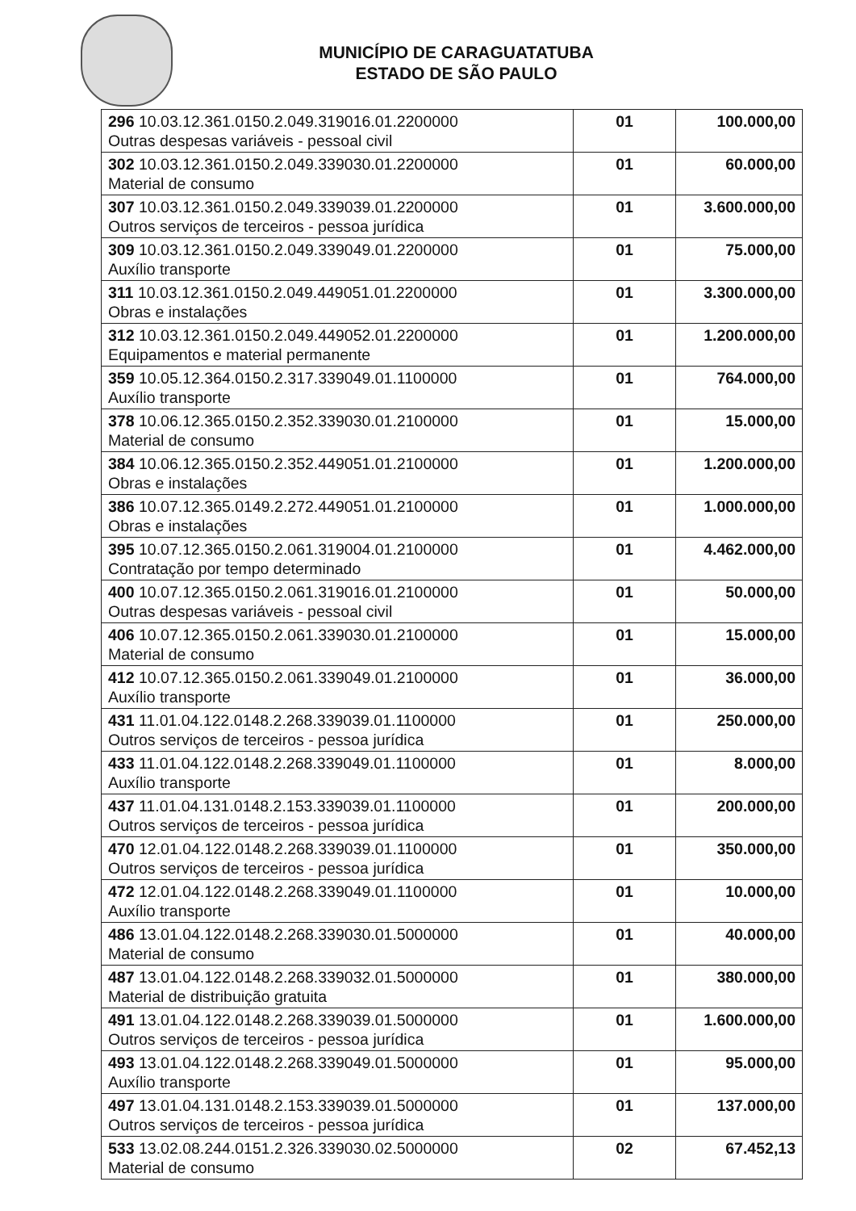MUNICÍPIO DE CARAGUATATUBA
ESTADO DE SÃO PAULO
| 296 10.03.12.361.0150.2.049.319016.01.2200000 Outras despesas variáveis - pessoal civil | 01 | 100.000,00 |
| 302 10.03.12.361.0150.2.049.339030.01.2200000 Material de consumo | 01 | 60.000,00 |
| 307 10.03.12.361.0150.2.049.339039.01.2200000 Outros serviços de terceiros - pessoa jurídica | 01 | 3.600.000,00 |
| 309 10.03.12.361.0150.2.049.339049.01.2200000 Auxílio transporte | 01 | 75.000,00 |
| 311 10.03.12.361.0150.2.049.449051.01.2200000 Obras e instalações | 01 | 3.300.000,00 |
| 312 10.03.12.361.0150.2.049.449052.01.2200000 Equipamentos e material permanente | 01 | 1.200.000,00 |
| 359 10.05.12.364.0150.2.317.339049.01.1100000 Auxílio transporte | 01 | 764.000,00 |
| 378 10.06.12.365.0150.2.352.339030.01.2100000 Material de consumo | 01 | 15.000,00 |
| 384 10.06.12.365.0150.2.352.449051.01.2100000 Obras e instalações | 01 | 1.200.000,00 |
| 386 10.07.12.365.0149.2.272.449051.01.2100000 Obras e instalações | 01 | 1.000.000,00 |
| 395 10.07.12.365.0150.2.061.319004.01.2100000 Contratação por tempo determinado | 01 | 4.462.000,00 |
| 400 10.07.12.365.0150.2.061.319016.01.2100000 Outras despesas variáveis - pessoal civil | 01 | 50.000,00 |
| 406 10.07.12.365.0150.2.061.339030.01.2100000 Material de consumo | 01 | 15.000,00 |
| 412 10.07.12.365.0150.2.061.339049.01.2100000 Auxílio transporte | 01 | 36.000,00 |
| 431 11.01.04.122.0148.2.268.339039.01.1100000 Outros serviços de terceiros - pessoa jurídica | 01 | 250.000,00 |
| 433 11.01.04.122.0148.2.268.339049.01.1100000 Auxílio transporte | 01 | 8.000,00 |
| 437 11.01.04.131.0148.2.153.339039.01.1100000 Outros serviços de terceiros - pessoa jurídica | 01 | 200.000,00 |
| 470 12.01.04.122.0148.2.268.339039.01.1100000 Outros serviços de terceiros - pessoa jurídica | 01 | 350.000,00 |
| 472 12.01.04.122.0148.2.268.339049.01.1100000 Auxílio transporte | 01 | 10.000,00 |
| 486 13.01.04.122.0148.2.268.339030.01.5000000 Material de consumo | 01 | 40.000,00 |
| 487 13.01.04.122.0148.2.268.339032.01.5000000 Material de distribuição gratuita | 01 | 380.000,00 |
| 491 13.01.04.122.0148.2.268.339039.01.5000000 Outros serviços de terceiros - pessoa jurídica | 01 | 1.600.000,00 |
| 493 13.01.04.122.0148.2.268.339049.01.5000000 Auxílio transporte | 01 | 95.000,00 |
| 497 13.01.04.131.0148.2.153.339039.01.5000000 Outros serviços de terceiros - pessoa jurídica | 01 | 137.000,00 |
| 533 13.02.08.244.0151.2.326.339030.02.5000000 Material de consumo | 02 | 67.452,13 |